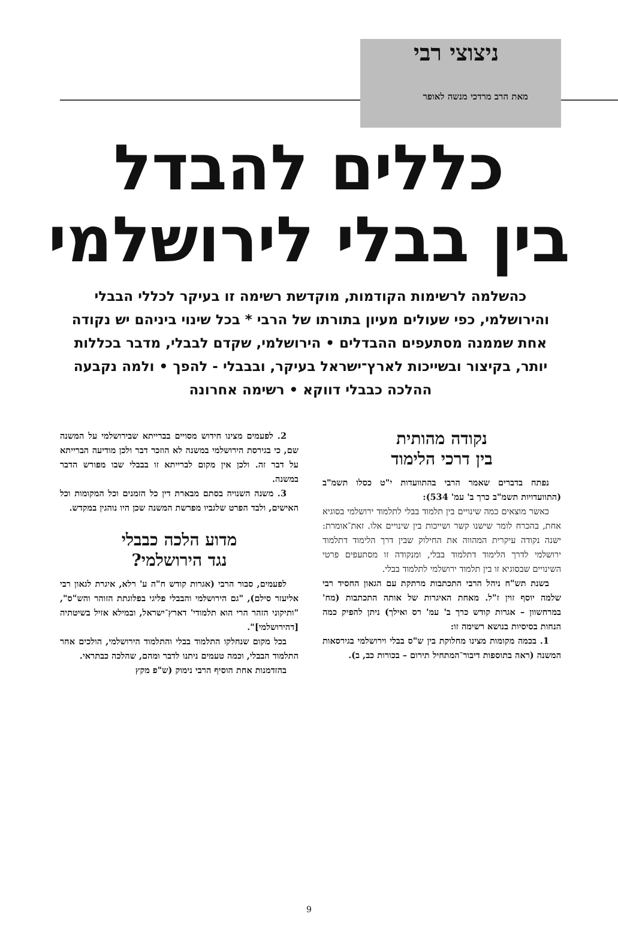ניצוצי רבי
מאת הרב מרדכי מנשה לאופר
כללים להבדל
בין בבלי לירושלמי
כהשלמה לרשימות הקודמות, מוקדשת רשימה זו בעיקר לכללי הבבלי והירושלמי, כפי שעולים מעיון בתורתו של הרבי * בכל שינוי ביניהם יש נקודה אחת שממנה מסתעפים ההבדלים • הירושלמי, שקדם לבבלי, מדבר בכללות יותר, בקיצור ובשייכות לארץ־ישראל בעיקר, ובבבלי - להפך • ולמה נקבעה ההלכה כבבלי דווקא • רשימה אחרונה
נקודה מהותית
בין דרכי הלימוד
נפתח בדברים שאמר הרבי בהתוועדות י"ט כסלו תשמ"ב (התוועדויות תשמ"ב כרך ב' עמ' 534):
כאשר מוצאים כמה שינויים בין תלמוד בבלי לתלמוד ירושלמי בסוגיא אחת, בהכרח לומר שישנו קשר ושייכות בין שינויים אלו. זאת־אומרת: ישנה נקודה עיקרית המהווה את החילוק שבין דרך הלימוד דתלמוד ירושלמי לדרך הלימוד דתלמוד בבלי, ומנקודה זו מסתעפים פרטי השינויים שבסוגיא זו בין תלמוד ירושלמי לתלמוד בבלי.
בשנת תש"ח ניהל הרבי התכתבות מרתקת עם הגאון החסיד רבי שלמה יוסף זוין ז"ל. מאחת האיגרות של אותה התכתבות (מח' במרחשוון – אגרות קודש כרך ב' עמ' רס ואילך) ניתן להפיק כמה הנחות בסיסיות בנושא רשימה זו:
1. בכמה מקומות מצינו מחלוקת בין ש"ס בבלי וירושלמי בגירסאות המשנה (ראה בתוספות דיבור־המתחיל תירום – בכורות כב, ב).
2. לפעמים מצינו חידוש מסויים בברייתא שבירושלמי על המשנה שם, כי בגירסת הירושלמי במשנה לא הוזכר דבר ולכן מודיעה הברייתא על דבר זה. ולכן אין מקום לברייתא זו בבבלי שבו מפורש הדבר במשנה.
3. משנה השנויה בסתם מבארת דין כל הזמנים וכל המקומות וכל האישים, ולבד הפרט שלגביו מפרשת המשנה שכן היו נוהגין במקדש.
מדוע הלכה כבבלי
נגד הירושלמי?
לפעמים, סבור הרבי (אגרות קודש ח"ה ע' רלא, איגרת לגאון רבי אליעזר סילם), "גם הירושלמי והבבלי פליגי בפלוגתת הזוהר והש"ס", "ותיקוני הזהר הרי הוא תלמודי' דארץ־ישראל, ובמילא אזיל בשיטתיה [דהירושלמי]".
בכל מקום שנחלקו התלמוד בבלי והתלמוד הירושלמי, הולכים אחר התלמוד הבבלי, וכמה טעמים ניתנו לדבר ומהם, שהלכה כבתראי.
בהזדמנות אחת הוסיף הרבי נימוק (ש"פ מקץ
9